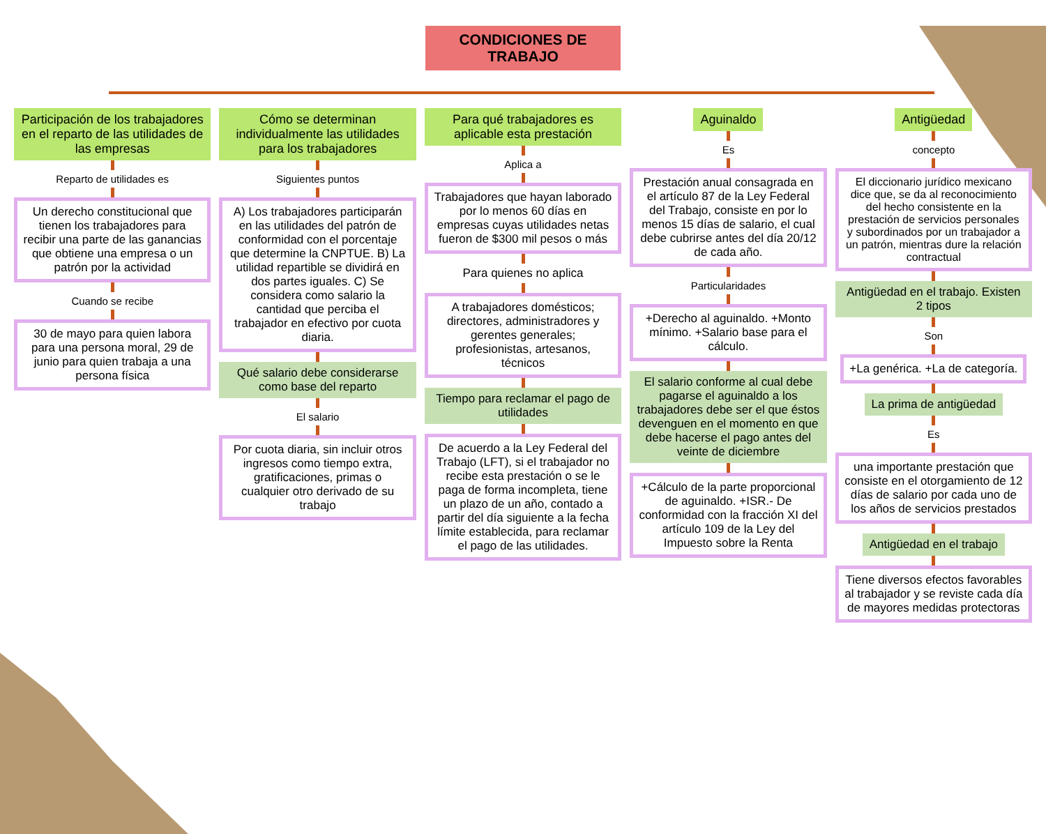CONDICIONES DE TRABAJO
Participación de los trabajadores en el reparto de las utilidades de las empresas
Reparto de utilidades es
Un derecho constitucional que tienen los trabajadores para recibir una parte de las ganancias que obtiene una empresa o un patrón por la actividad
Cuando se recibe
30 de mayo para quien labora para una persona moral, 29 de junio para quien trabaja a una persona física
Cómo se determinan individualmente las utilidades para los trabajadores
Siguientes puntos
A) Los trabajadores participarán en las utilidades del patrón de conformidad con el porcentaje que determine la CNPTUE. B) La utilidad repartible se dividirá en dos partes iguales. C) Se considera como salario la cantidad que perciba el trabajador en efectivo por cuota diaria.
Qué salario debe considerarse como base del reparto
El salario
Por cuota diaria, sin incluir otros ingresos como tiempo extra, gratificaciones, primas o cualquier otro derivado de su trabajo
Para qué trabajadores es aplicable esta prestación
Aplica a
Trabajadores que hayan laborado por lo menos 60 días en empresas cuyas utilidades netas fueron de $300 mil pesos o más
Para quienes no aplica
A trabajadores domésticos; directores, administradores y gerentes generales; profesionistas, artesanos, técnicos
Tiempo para reclamar el pago de utilidades
De acuerdo a la Ley Federal del Trabajo (LFT), si el trabajador no recibe esta prestación o se le paga de forma incompleta, tiene un plazo de un año, contado a partir del día siguiente a la fecha límite establecida, para reclamar el pago de las utilidades.
Aguinaldo
Es
Prestación anual consagrada en el artículo 87 de la Ley Federal del Trabajo, consiste en por lo menos 15 días de salario, el cual debe cubrirse antes del día 20/12 de cada año.
Particularidades
+Derecho al aguinaldo. +Monto mínimo. +Salario base para el cálculo.
El salario conforme al cual debe pagarse el aguinaldo a los trabajadores debe ser el que éstos devenguen en el momento en que debe hacerse el pago antes del veinte de diciembre
+Cálculo de la parte proporcional de aguinaldo. +ISR.- De conformidad con la fracción XI del artículo 109 de la Ley del Impuesto sobre la Renta
Antigüedad
concepto
El diccionario jurídico mexicano dice que, se da al reconocimiento del hecho consistente en la prestación de servicios personales y subordinados por un trabajador a un patrón, mientras dure la relación contractual
Antigüedad en el trabajo. Existen 2 tipos
Son
+La genérica. +La de categoría.
La prima de antigüedad
Es
una importante prestación que consiste en el otorgamiento de 12 días de salario por cada uno de los años de servicios prestados
Antigüedad en el trabajo
Tiene diversos efectos favorables al trabajador y se reviste cada día de mayores medidas protectoras